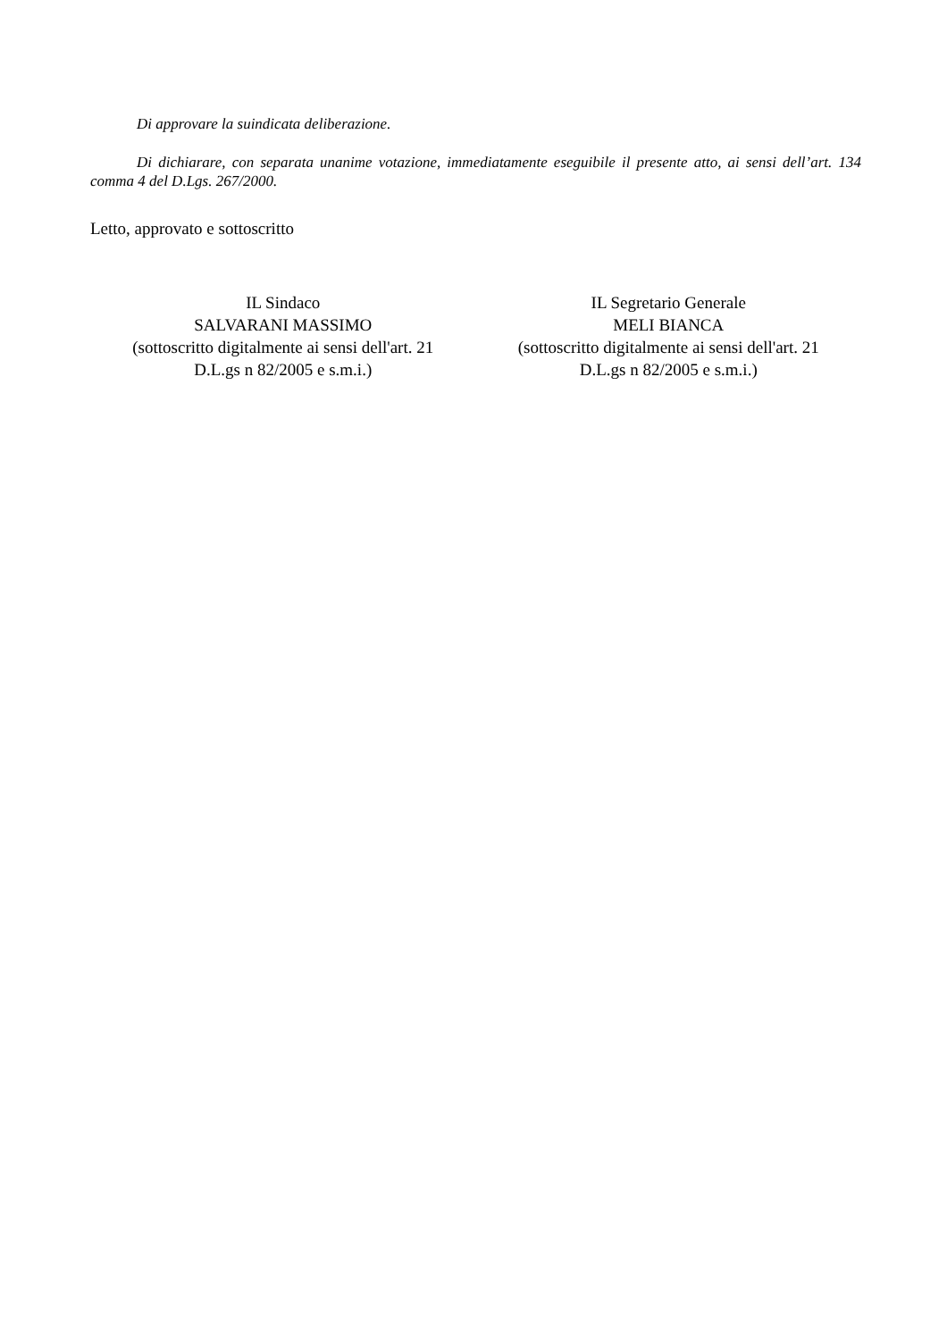Di approvare la suindicata deliberazione.
Di dichiarare, con separata unanime votazione, immediatamente eseguibile il presente atto, ai sensi dell’art. 134 comma 4 del D.Lgs. 267/2000.
Letto, approvato e sottoscritto
IL Sindaco
SALVARANI MASSIMO
(sottoscritto digitalmente ai sensi dell'art. 21
D.L.gs n 82/2005 e s.m.i.)
IL Segretario Generale
MELI BIANCA
(sottoscritto digitalmente ai sensi dell'art. 21
D.L.gs n 82/2005 e s.m.i.)